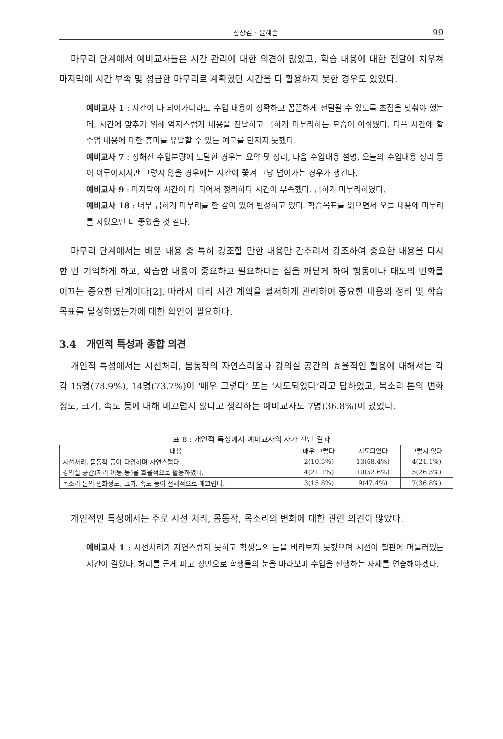심상길 · 윤혜순 99
마무리 단계에서 예비교사들은 시간 관리에 대한 의견이 많았고, 학습 내용에 대한 전달에 치우쳐 마지막에 시간 부족 및 성급한 마무리로 계획했던 시간을 다 활용하지 못한 경우도 있었다.
예비교사 1 : 시간이 다 되어가더라도 수업 내용이 정확하고 꼼꼼하게 전달될 수 있도록 초점을 맞춰야 했는데, 시간에 맞추기 위해 억지스럽게 내용을 전달하고 급하게 마무리하는 모습이 아쉬웠다. 다음 시간에 할 수업 내용에 대한 흥미를 유발할 수 있는 예고를 던지지 못했다.
예비교사 7 : 정해진 수업분량에 도달한 경우는 요약 및 정리, 다음 수업내용 설명, 오늘의 수업내용 정리 등이 이루어지지만 그렇지 않을 경우에는 시간에 쫓겨 그냥 넘어가는 경우가 생긴다.
예비교사 9 : 마지막에 시간이 다 되어서 정리하다 시간이 부족했다. 급하게 마무리하였다.
예비교사 18 : 너무 급하게 마무리를 한 감이 있어 반성하고 있다. 학습목표를 읽으면서 오늘 내용에 마무리를 지었으면 더 좋았을 것 같다.
마무리 단계에서는 배운 내용 중 특히 강조할 만한 내용만 간추려서 강조하여 중요한 내용을 다시 한 번 기억하게 하고, 학습한 내용이 중요하고 필요하다는 점을 깨닫게 하여 행동이나 태도의 변화를 이끄는 중요한 단계이다[2]. 따라서 미리 시간 계획을 철저하게 관리하여 중요한 내용의 정리 및 학습 목표를 달성하였는가에 대한 확인이 필요하다.
3.4 개인적 특성과 종합 의견
개인적 특성에서는 시선처리, 몸동작의 자연스러움과 강의실 공간의 효율적인 활용에 대해서는 각각 15명(78.9%), 14명(73.7%)이 ‘매우 그렇다’ 또는 ‘시도되었다’라고 답하였고, 목소리 톤의 변화정도, 크기, 속도 등에 대해 매끄럽지 않다고 생각하는 예비교사도 7명(36.8%)이 있었다.
표 8 : 개인적 특성에서 예비교사의 자가 진단 결과
| 내용 | 매우 그렇다 | 시도되었다 | 그렇지 않다 |
| --- | --- | --- | --- |
| 시선처리, 몸동작 등이 다양하며 자연스럽다. | 2(10.5%) | 13(68.4%) | 4(21.1%) |
| 강의실 공간(자리 이동 등)을 효율적으로 활용하였다. | 4(21.1%) | 10(52.6%) | 5(26.3%) |
| 목소리 톤의 변화정도, 크기, 속도 등이 전체적으로 매끄럽다. | 3(15.8%) | 9(47.4%) | 7(36.8%) |
개인적인 특성에서는 주로 시선 처리, 몸동작, 목소리의 변화에 대한 관련 의견이 많았다.
예비교사 1 : 시선처리가 자연스럽지 못하고 학생들의 눈을 바라보지 못했으며 시선이 칠판에 머물러있는 시간이 길었다. 허리를 곧게 펴고 정면으로 학생들의 눈을 바라보며 수업을 진행하는 자세를 연습해야겠다.